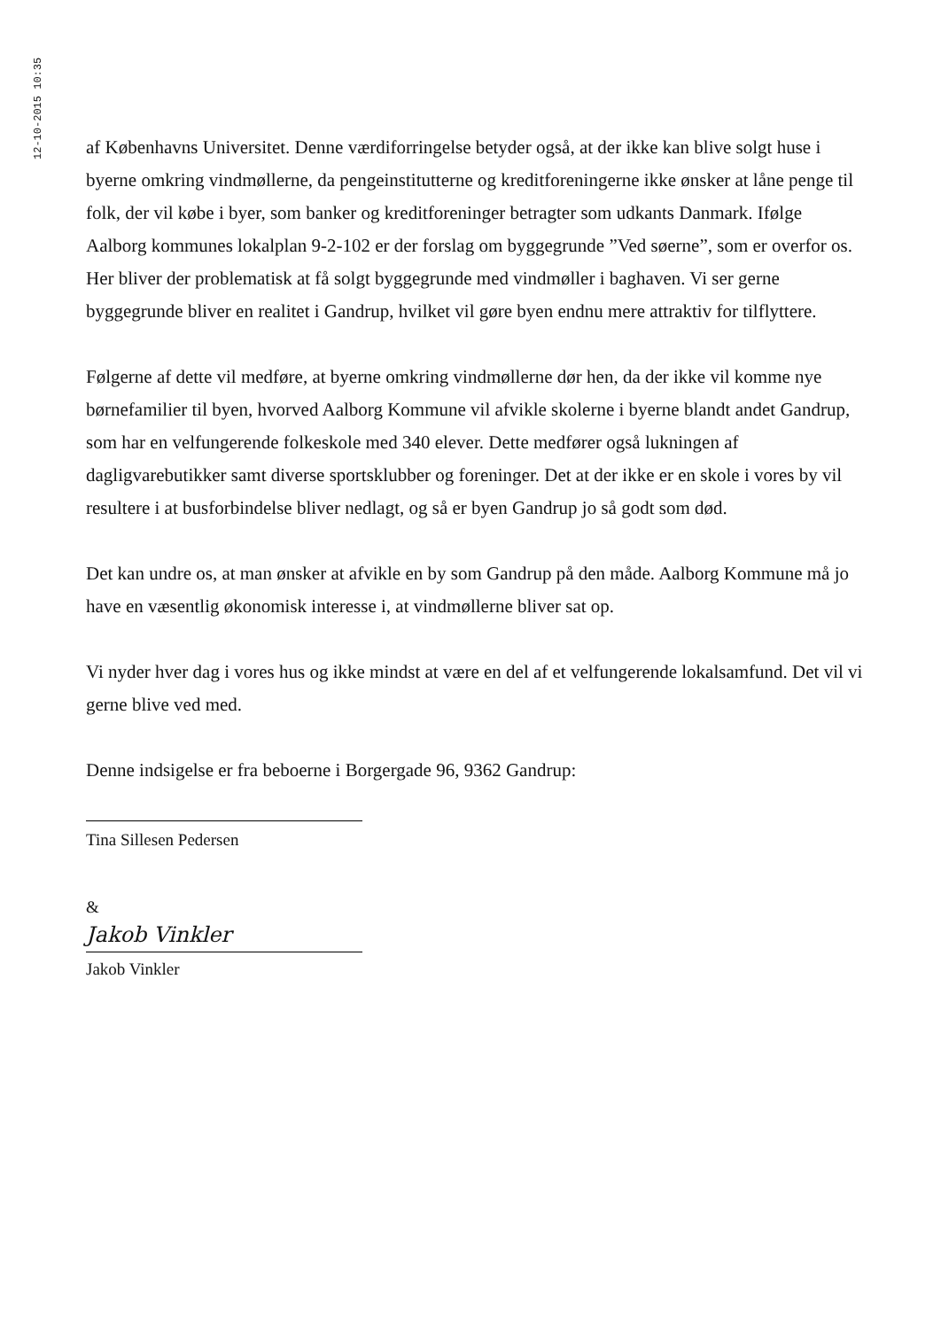12-10-2015 10:35
af Københavns Universitet. Denne værdiforringelse betyder også, at der ikke kan blive solgt huse i byerne omkring vindmøllerne, da pengeinstitutterne og kreditforeningerne ikke ønsker at låne penge til folk, der vil købe i byer, som banker og kreditforeninger betragter som udkants Danmark. Ifølge Aalborg kommunes lokalplan 9-2-102 er der forslag om byggegrunde ”Ved søerne”, som er overfor os. Her bliver der problematisk at få solgt byggegrunde med vindmøller i baghaven. Vi ser gerne byggegrunde bliver en realitet i Gandrup, hvilket vil gøre byen endnu mere attraktiv for tilflyttere.
Følgerne af dette vil medføre, at byerne omkring vindmøllerne dør hen, da der ikke vil komme nye børnefamilier til byen, hvorved Aalborg Kommune vil afvikle skolerne i byerne blandt andet Gandrup, som har en velfungerende folkeskole med 340 elever. Dette medfører også lukningen af dagligvarebutikker samt diverse sportsklubber og foreninger. Det at der ikke er en skole i vores by vil resultere i at busforbindelse bliver nedlagt, og så er byen Gandrup jo så godt som død.
Det kan undre os, at man ønsker at afvikle en by som Gandrup på den måde. Aalborg Kommune må jo have en væsentlig økonomisk interesse i, at vindmøllerne bliver sat op.
Vi nyder hver dag i vores hus og ikke mindst at være en del af et velfungerende lokalsamfund. Det vil vi gerne blive ved med.
Denne indsigelse er fra beboerne i Borgergade 96, 9362 Gandrup:
Tina Sillesen Pedersen
&
Jakob Vinkler
Jakob Vinkler